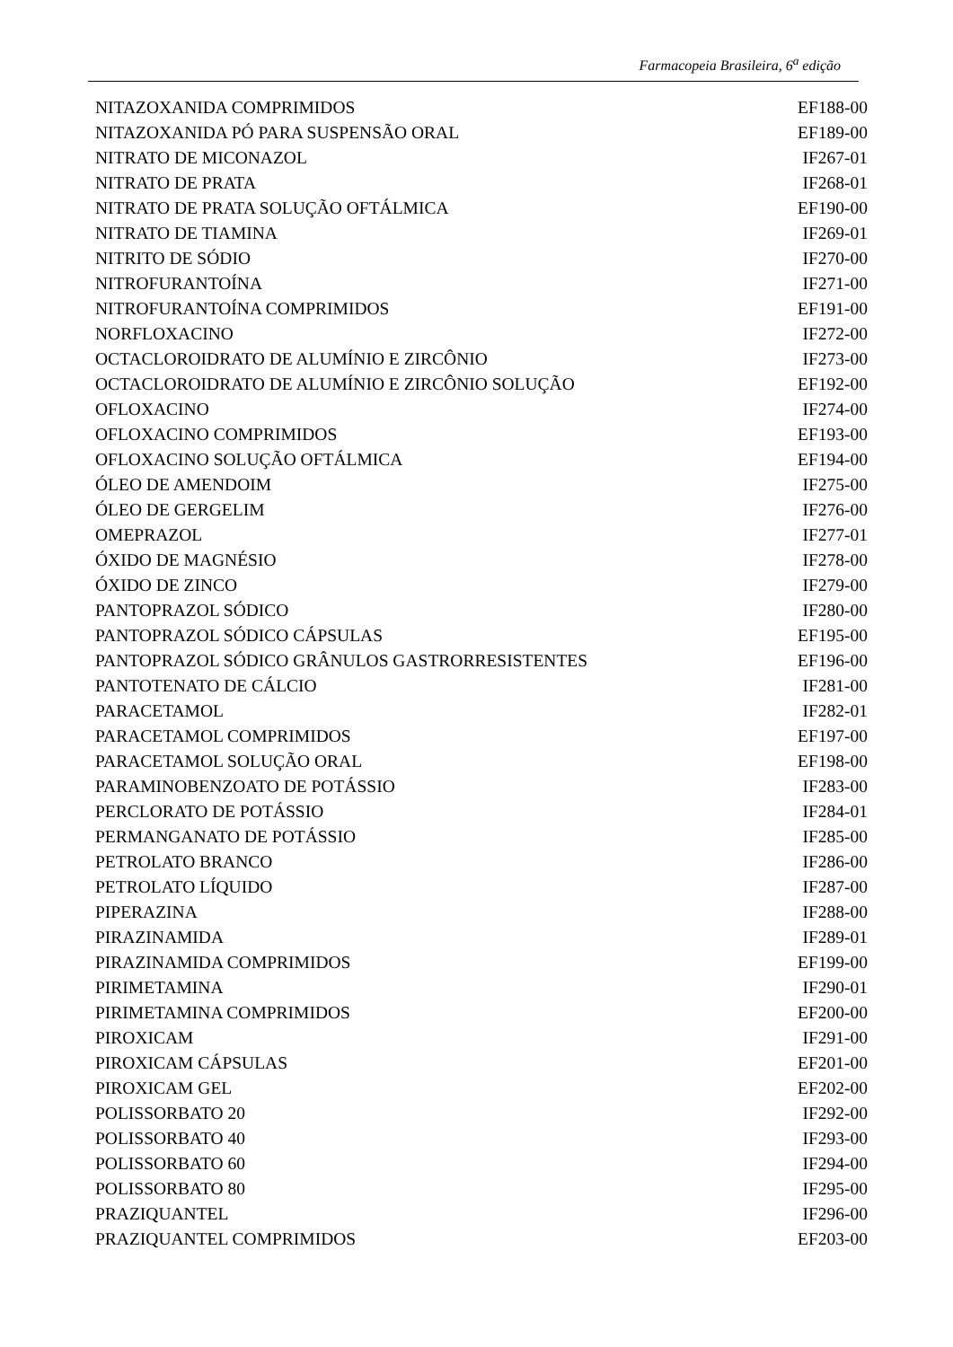Farmacopeia Brasileira, 6<sup>a</sup> edição
| NITAZOXANIDA COMPRIMIDOS | EF188-00 |
| NITAZOXANIDA PÓ PARA SUSPENSÃO ORAL | EF189-00 |
| NITRATO DE MICONAZOL | IF267-01 |
| NITRATO DE PRATA | IF268-01 |
| NITRATO DE PRATA SOLUÇÃO OFTÁLMICA | EF190-00 |
| NITRATO DE TIAMINA | IF269-01 |
| NITRITO DE SÓDIO | IF270-00 |
| NITROFURANTOÍNA | IF271-00 |
| NITROFURANTOÍNA COMPRIMIDOS | EF191-00 |
| NORFLOXACINO | IF272-00 |
| OCTACLOROIDRATO DE ALUMÍNIO E ZIRCÔNIO | IF273-00 |
| OCTACLOROIDRATO DE ALUMÍNIO E ZIRCÔNIO SOLUÇÃO | EF192-00 |
| OFLOXACINO | IF274-00 |
| OFLOXACINO COMPRIMIDOS | EF193-00 |
| OFLOXACINO SOLUÇÃO OFTÁLMICA | EF194-00 |
| ÓLEO DE AMENDOIM | IF275-00 |
| ÓLEO DE GERGELIM | IF276-00 |
| OMEPRAZOL | IF277-01 |
| ÓXIDO DE MAGNÉSIO | IF278-00 |
| ÓXIDO DE ZINCO | IF279-00 |
| PANTOPRAZOL SÓDICO | IF280-00 |
| PANTOPRAZOL SÓDICO CÁPSULAS | EF195-00 |
| PANTOPRAZOL SÓDICO GRÂNULOS GASTRORRESISTENTES | EF196-00 |
| PANTOTENATO DE CÁLCIO | IF281-00 |
| PARACETAMOL | IF282-01 |
| PARACETAMOL COMPRIMIDOS | EF197-00 |
| PARACETAMOL SOLUÇÃO ORAL | EF198-00 |
| PARAMINOBENZOATO DE POTÁSSIO | IF283-00 |
| PERCLORATO DE POTÁSSIO | IF284-01 |
| PERMANGANATO DE POTÁSSIO | IF285-00 |
| PETROLATO BRANCO | IF286-00 |
| PETROLATO LÍQUIDO | IF287-00 |
| PIPERAZINA | IF288-00 |
| PIRAZINAMIDA | IF289-01 |
| PIRAZINAMIDA COMPRIMIDOS | EF199-00 |
| PIRIMETAMINA | IF290-01 |
| PIRIMETAMINA COMPRIMIDOS | EF200-00 |
| PIROXICAM | IF291-00 |
| PIROXICAM CÁPSULAS | EF201-00 |
| PIROXICAM GEL | EF202-00 |
| POLISSORBATO 20 | IF292-00 |
| POLISSORBATO 40 | IF293-00 |
| POLISSORBATO 60 | IF294-00 |
| POLISSORBATO 80 | IF295-00 |
| PRAZIQUANTEL | IF296-00 |
| PRAZIQUANTEL COMPRIMIDOS | EF203-00 |